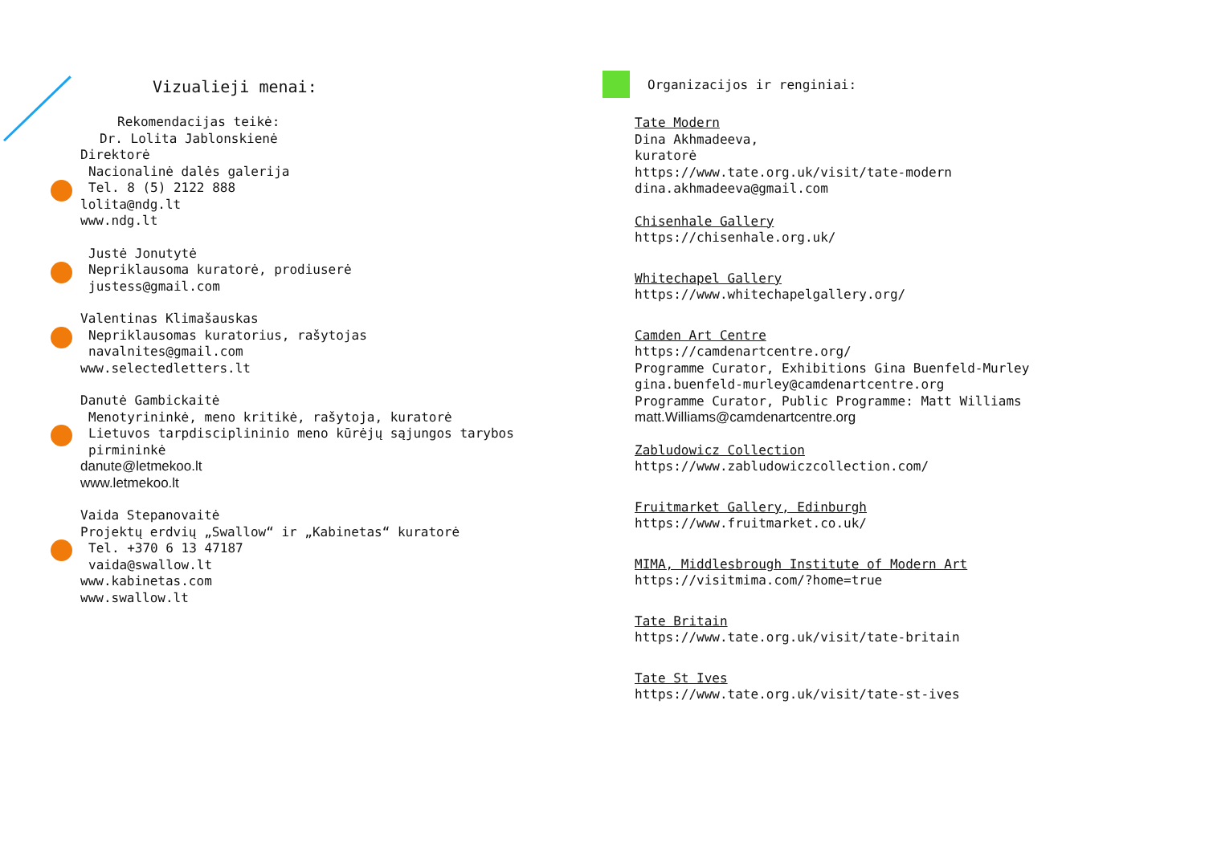Vizualieji menai:
Rekomendacijas teikė:
Dr. Lolita Jablonskienė
Direktorė
Nacionalinė dalės galerija
Tel. 8 (5) 2122 888
lolita@ndg.lt
www.ndg.lt
Justė Jonutytė
Nepriklausoma kuratorė, prodiuserė
justess@gmail.com
Valentinas Klimašauskas
Nepriklausomas kuratorius, rašytojas
navalnites@gmail.com
www.selectedletters.lt
Danutė Gambickaitė
Menotyrininkė, meno kritikė, rašytoja, kuratorė
Lietuvos tarpdisciplininio meno kūrėjų sąjungos tarybos pirmininkė
danute@letmekoo.lt
www.letmekoo.lt
Vaida Stepanovaitė
Projektų erdvių „Swallow“ ir „Kabinetas“ kuratorė
Tel. +370 6 13 47187
vaida@swallow.lt
www.kabinetas.com
www.swallow.lt
Organizacijos ir renginiai:
Tate Modern
Dina Akhmadeeva,
kuratorė
https://www.tate.org.uk/visit/tate-modern
dina.akhmadeeva@gmail.com
Chisenhale Gallery
https://chisenhale.org.uk/
Whitechapel Gallery
https://www.whitechapelgallery.org/
Camden Art Centre
https://camdenartcentre.org/
Programme Curator, Exhibitions Gina Buenfeld-Murley
gina.buenfeld-murley@camdenartcentre.org
Programme Curator, Public Programme: Matt Williams
matt.Williams@camdenartcentre.org
Zabludowicz Collection
https://www.zabludowiczcollection.com/
Fruitmarket Gallery, Edinburgh
https://www.fruitmarket.co.uk/
MIMA, Middlesbrough Institute of Modern Art
https://visitmima.com/?home=true
Tate Britain
https://www.tate.org.uk/visit/tate-britain
Tate St Ives
https://www.tate.org.uk/visit/tate-st-ives